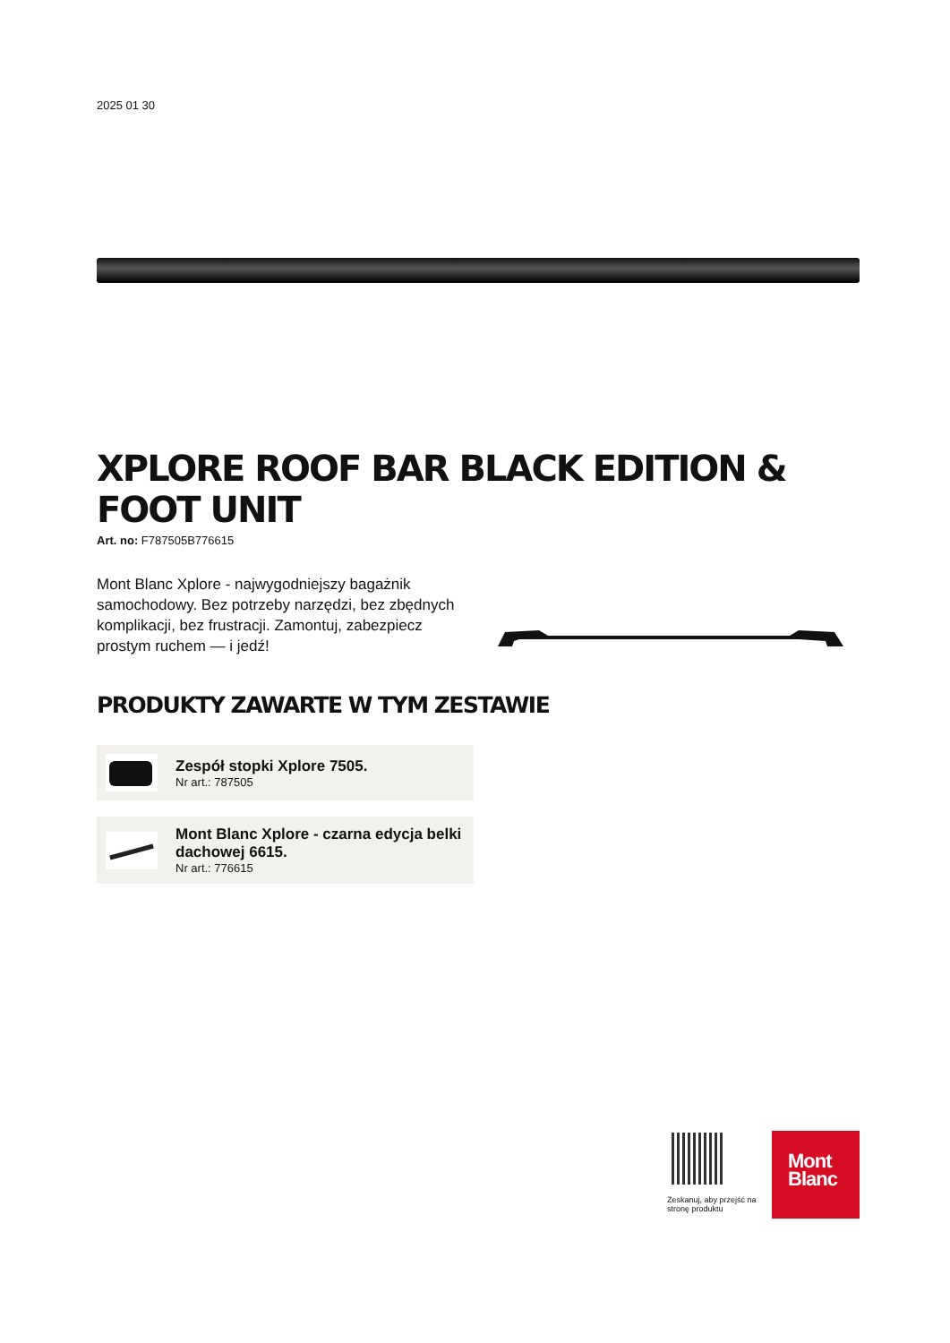2025 01 30
XPLORE ROOF BAR BLACK EDITION & FOOT UNIT
Art. no: F787505B776615
Mont Blanc Xplore - najwygodniejszy bagażnik samochodowy. Bez potrzeby narzędzi, bez zbędnych komplikacji, bez frustracji. Zamontuj, zabezpiecz prostym ruchem — i jedź!
PRODUKTY ZAWARTE W TYM ZESTAWIE
Zespół stopki Xplore 7505.
Nr art.: 787505
Mont Blanc Xplore - czarna edycja belki dachowej 6615.
Nr art.: 776615
Zeskanuj, aby przejść na stronę produktu
Mont
Blanc